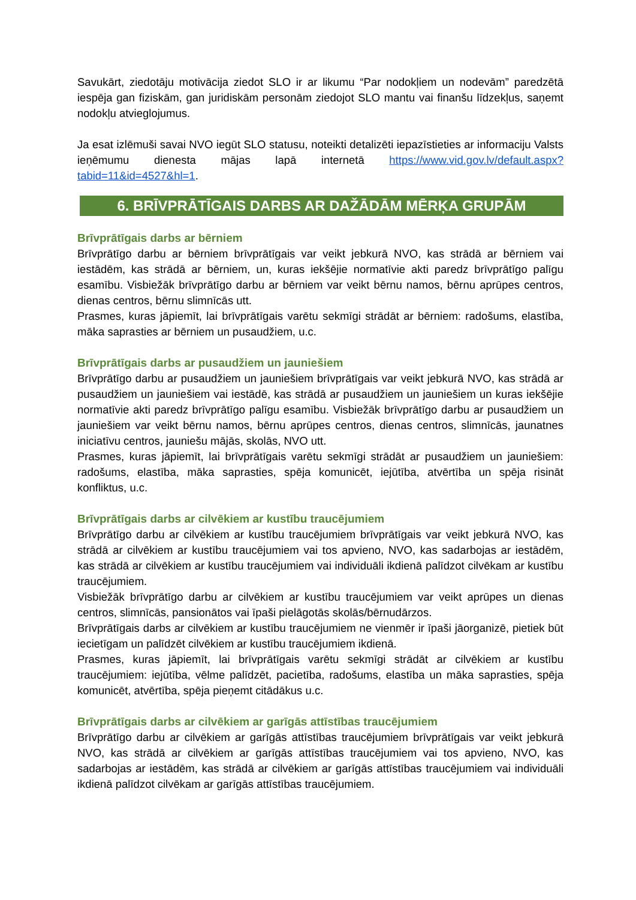Savukārt, ziedotāju motivācija ziedot SLO ir ar likumu “Par nodokļiem un nodevām” paredzētā iespēja gan fiziskām, gan juridiskām personām ziedojot SLO mantu vai finanšu līdzekļus, saņemt nodokļu atvieglojumus.
Ja esat izlēmuši savai NVO iegūt SLO statusu, noteikti detalizēti iepazīstieties ar informaciju Valsts ieņēmumu dienesta mājas lapā internetā https://www.vid.gov.lv/default.aspx?tabid=11&id=4527&hl=1.
6. BRĪVPRĀTĪGAIS DARBS AR DAŽĀDĀM MĒRĶA GRUPĀM
Brīvprātīgais darbs ar bērniem
Brīvprātīgo darbu ar bērniem brīvprātīgais var veikt jebkurā NVO, kas strādā ar bērniem vai iestādēm, kas strādā ar bērniem, un, kuras iekšējie normatīvie akti paredz brīvprātīgo palīgu esamību. Visbiežāk brīvprātīgo darbu ar bērniem var veikt bērnu namos, bērnu aprūpes centros, dienas centros, bērnu slimnīcās utt.
Prasmes, kuras jāpiemīt, lai brīvprātīgais varētu sekmīgi strādāt ar bērniem: radošums, elastība, māka saprasties ar bērniem un pusaudžiem, u.c.
Brīvprātīgais darbs ar pusaudžiem un jauniešiem
Brīvprātīgo darbu ar pusaudžiem un jauniešiem brīvprātīgais var veikt jebkurā NVO, kas strādā ar pusaudžiem un jauniešiem vai iestādē, kas strādā ar pusaudžiem un jauniešiem un kuras iekšējie normatīvie akti paredz brīvprātīgo palīgu esamību. Visbiežāk brīvprātīgo darbu ar pusaudžiem un jauniešiem var veikt bērnu namos, bērnu aprūpes centros, dienas centros, slimnīcās, jaunatnes iniciatīvu centros, jauniešu mājās, skolās, NVO utt.
Prasmes, kuras jāpiemīt, lai brīvprātīgais varētu sekmīgi strādāt ar pusaudžiem un jauniešiem: radošums, elastība, māka saprasties, spēja komunicēt, iejūtība, atvērtība un spēja risināt konfliktus, u.c.
Brīvprātīgais darbs ar cilvēkiem ar kustību traucējumiem
Brīvprātīgo darbu ar cilvēkiem ar kustību traucējumiem brīvprātīgais var veikt jebkurā NVO, kas strādā ar cilvēkiem ar kustību traucējumiem vai tos apvieno, NVO, kas sadarbojas ar iestādēm, kas strādā ar cilvēkiem ar kustību traucējumiem vai individuāli ikdienā palīdzot cilvēkam ar kustību traucējumiem.
Visbiežāk brīvprātīgo darbu ar cilvēkiem ar kustību traucējumiem var veikt aprūpes un dienas centros, slimnīcās, pansionātos vai īpaši pielāgotās skolās/bērnudārzos.
Brīvprātīgais darbs ar cilvēkiem ar kustību traucējumiem ne vienmēr ir īpaši jāorganizē, pietiek būt iecietīgam un palīdzēt cilvēkiem ar kustību traucējumiem ikdienā.
Prasmes, kuras jāpiemīt, lai brīvprātīgais varētu sekmīgi strādāt ar cilvēkiem ar kustību traucējumiem: iejūtība, vēlme palīdzēt, pacietība, radošums, elastība un māka saprasties, spēja komunicēt, atvērtība, spēja pieņemt citādākus u.c.
Brīvprātīgais darbs ar cilvēkiem ar garīgās attīstības traucējumiem
Brīvprātīgo darbu ar cilvēkiem ar garīgās attīstības traucējumiem brīvprātīgais var veikt jebkurā NVO, kas strādā ar cilvēkiem ar garīgās attīstības traucējumiem vai tos apvieno, NVO, kas sadarbojas ar iestādēm, kas strādā ar cilvēkiem ar garīgās attīstības traucējumiem vai individuāli ikdienā palīdzot cilvēkam ar garīgās attīstības traucējumiem.